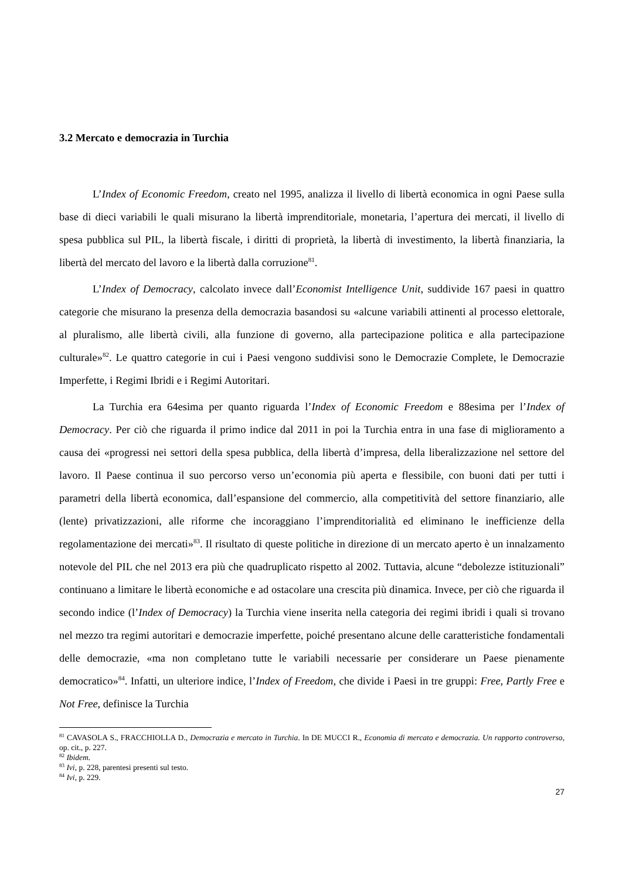3.2 Mercato e democrazia in Turchia
L’Index of Economic Freedom, creato nel 1995, analizza il livello di libertà economica in ogni Paese sulla base di dieci variabili le quali misurano la libertà imprenditoriale, monetaria, l’apertura dei mercati, il livello di spesa pubblica sul PIL, la libertà fiscale, i diritti di proprietà, la libertà di investimento, la libertà finanziaria, la libertà del mercato del lavoro e la libertà dalla corruzione<sup>81</sup>.
L’Index of Democracy, calcolato invece dall’Economist Intelligence Unit, suddivide 167 paesi in quattro categorie che misurano la presenza della democrazia basandosi su «alcune variabili attinenti al processo elettorale, al pluralismo, alle libertà civili, alla funzione di governo, alla partecipazione politica e alla partecipazione culturale»<sup>82</sup>. Le quattro categorie in cui i Paesi vengono suddivisi sono le Democrazie Complete, le Democrazie Imperfette, i Regimi Ibridi e i Regimi Autoritari.
La Turchia era 64esima per quanto riguarda l’Index of Economic Freedom e 88esima per l’Index of Democracy. Per ciò che riguarda il primo indice dal 2011 in poi la Turchia entra in una fase di miglioramento a causa dei «progressi nei settori della spesa pubblica, della libertà d’impresa, della liberalizzazione nel settore del lavoro. Il Paese continua il suo percorso verso un’economia più aperta e flessibile, con buoni dati per tutti i parametri della libertà economica, dall’espansione del commercio, alla competitività del settore finanziario, alle (lente) privatizzazioni, alle riforme che incoraggiano l’imprenditorialità ed eliminano le inefficienze della regolamentazione dei mercati»<sup>83</sup>. Il risultato di queste politiche in direzione di un mercato aperto è un innalzamento notevole del PIL che nel 2013 era più che quadruplicato rispetto al 2002. Tuttavia, alcune “debolezze istituzionali” continuano a limitare le libertà economiche e ad ostacolare una crescita più dinamica. Invece, per ciò che riguarda il secondo indice (l’Index of Democracy) la Turchia viene inserita nella categoria dei regimi ibridi i quali si trovano nel mezzo tra regimi autoritari e democrazie imperfette, poiché presentano alcune delle caratteristiche fondamentali delle democrazie, «ma non completano tutte le variabili necessarie per considerare un Paese pienamente democratico»<sup>84</sup>. Infatti, un ulteriore indice, l’Index of Freedom, che divide i Paesi in tre gruppi: Free, Partly Free e Not Free, definisce la Turchia
<sup>81</sup> CAVASOLA S., FRACCHIOLLA D., Democrazia e mercato in Turchia. In DE MUCCI R., Economia di mercato e democrazia. Un rapporto controverso, op. cit., p. 227.
<sup>82</sup> Ibidem.
<sup>83</sup> Ivi, p. 228, parentesi presenti sul testo.
<sup>84</sup> Ivi, p. 229.
27